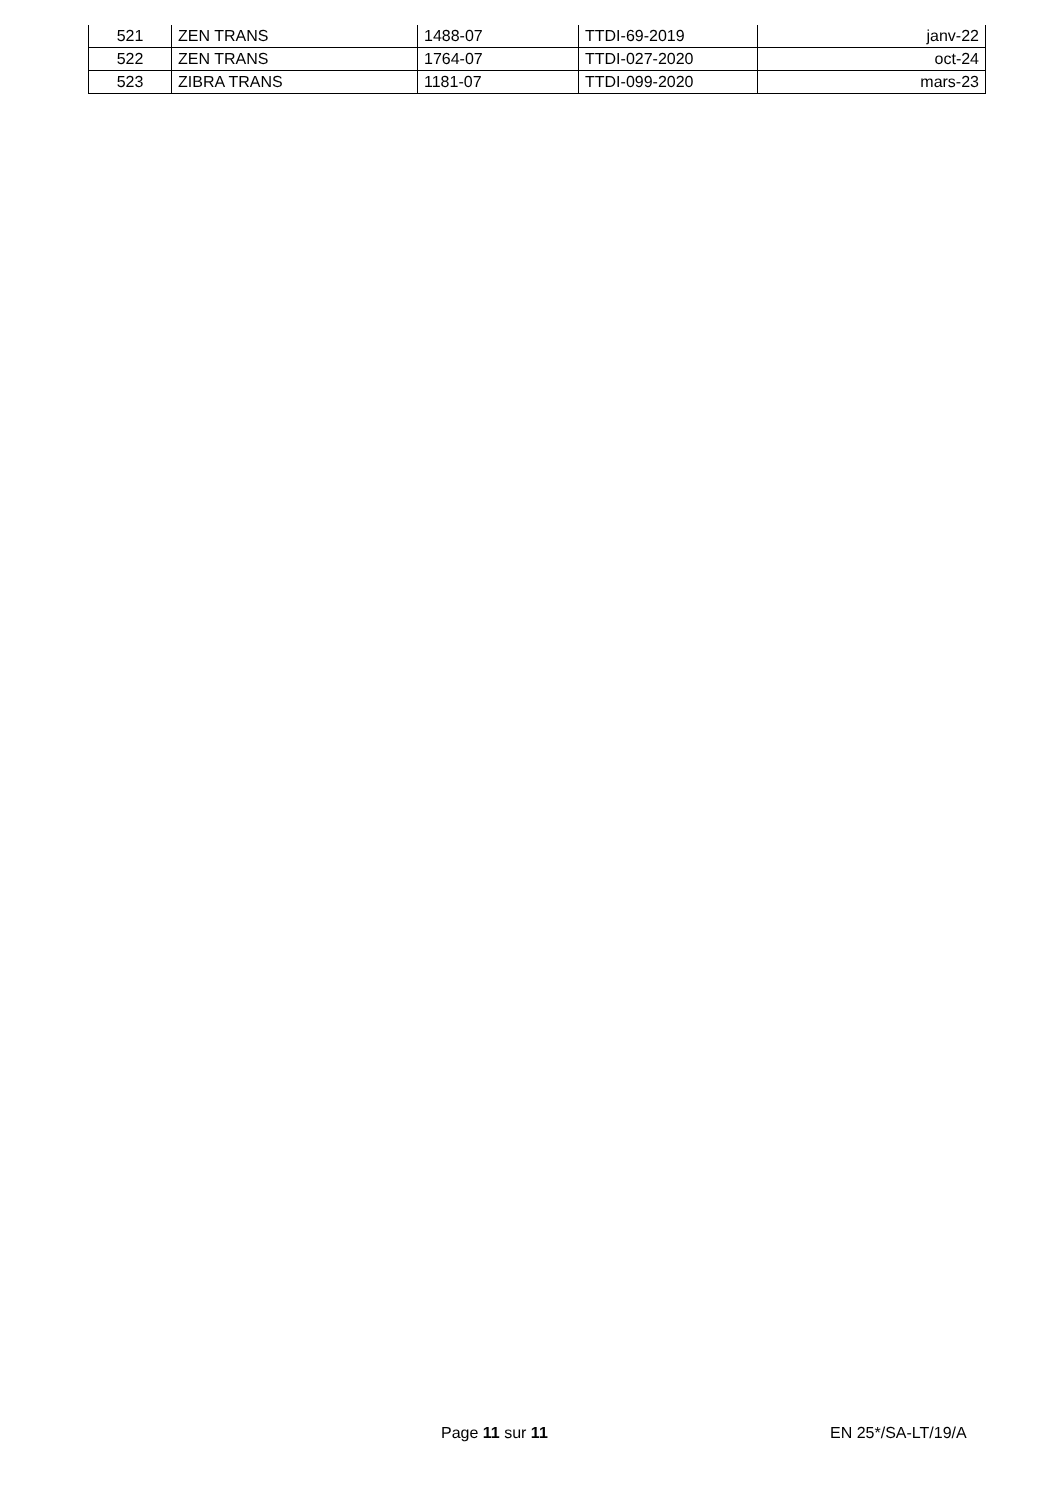| 521 | ZEN TRANS | 1488-07 | TTDI-69-2019 | janv-22 |
| 522 | ZEN TRANS | 1764-07 | TTDI-027-2020 | oct-24 |
| 523 | ZIBRA TRANS | 1181-07 | TTDI-099-2020 | mars-23 |
Page 11 sur 11 EN 25*/SA-LT/19/A